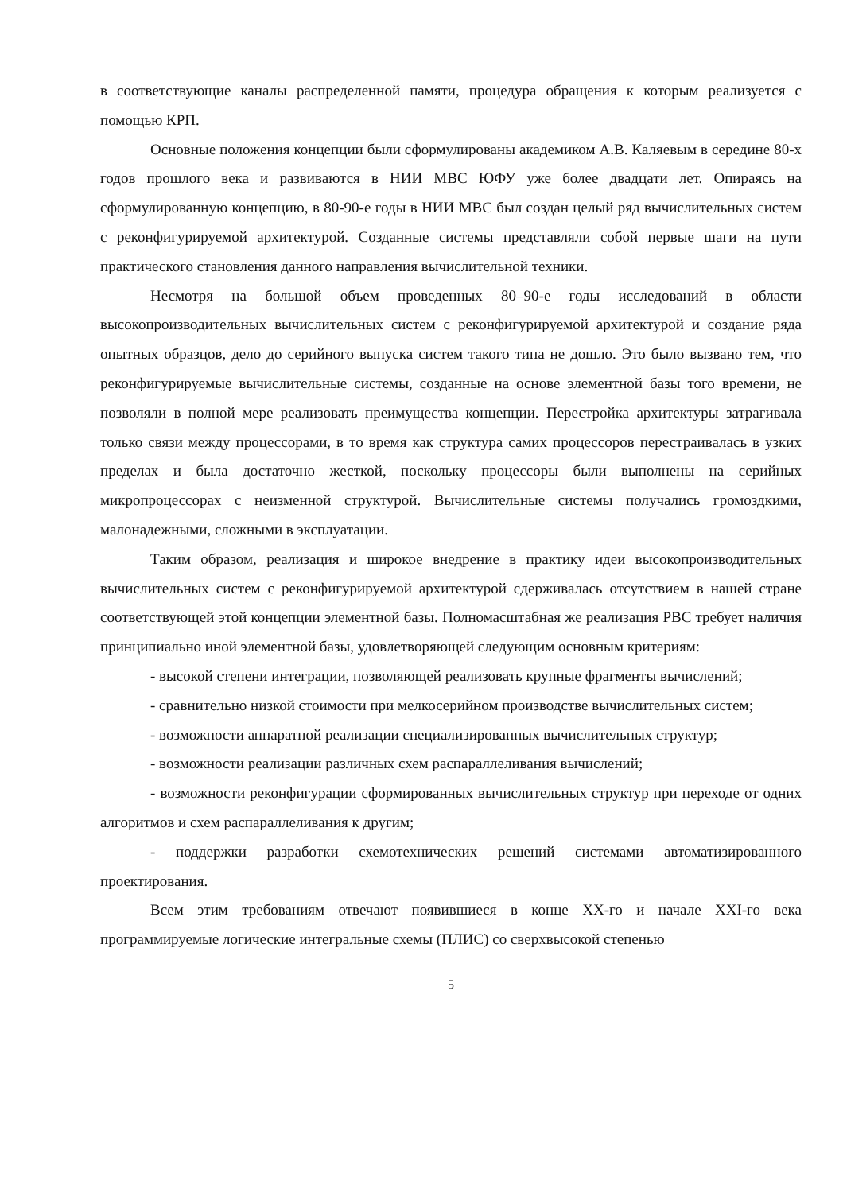в соответствующие каналы распределенной памяти, процедура обращения к которым реализуется с помощью КРП.
Основные положения концепции были сформулированы академиком А.В. Каляевым в середине 80-х годов прошлого века и развиваются в НИИ МВС ЮФУ уже более двадцати лет. Опираясь на сформулированную концепцию, в 80-90-е годы в НИИ МВС был создан целый ряд вычислительных систем с реконфигурируемой архитектурой. Созданные системы представляли собой первые шаги на пути практического становления данного направления вычислительной техники.
Несмотря на большой объем проведенных 80–90-е годы исследований в области высокопроизводительных вычислительных систем с реконфигурируемой архитектурой и создание ряда опытных образцов, дело до серийного выпуска систем такого типа не дошло. Это было вызвано тем, что реконфигурируемые вычислительные системы, созданные на основе элементной базы того времени, не позволяли в полной мере реализовать преимущества концепции. Перестройка архитектуры затрагивала только связи между процессорами, в то время как структура самих процессоров перестраивалась в узких пределах и была достаточно жесткой, поскольку процессоры были выполнены на серийных микропроцессорах с неизменной структурой. Вычислительные системы получались громоздкими, малонадежными, сложными в эксплуатации.
Таким образом, реализация и широкое внедрение в практику идеи высокопроизводительных вычислительных систем с реконфигурируемой архитектурой сдерживалась отсутствием в нашей стране соответствующей этой концепции элементной базы. Полномасштабная же реализация РВС требует наличия принципиально иной элементной базы, удовлетворяющей следующим основным критериям:
- высокой степени интеграции, позволяющей реализовать крупные фрагменты вычислений;
- сравнительно низкой стоимости при мелкосерийном производстве вычислительных систем;
- возможности аппаратной реализации специализированных вычислительных структур;
- возможности реализации различных схем распараллеливания вычислений;
- возможности реконфигурации сформированных вычислительных структур при переходе от одних алгоритмов и схем распараллеливания к другим;
- поддержки разработки схемотехнических решений системами автоматизированного проектирования.
Всем этим требованиям отвечают появившиеся в конце XX-го и начале XXI-го века программируемые логические интегральные схемы (ПЛИС) со сверхвысокой степенью
5